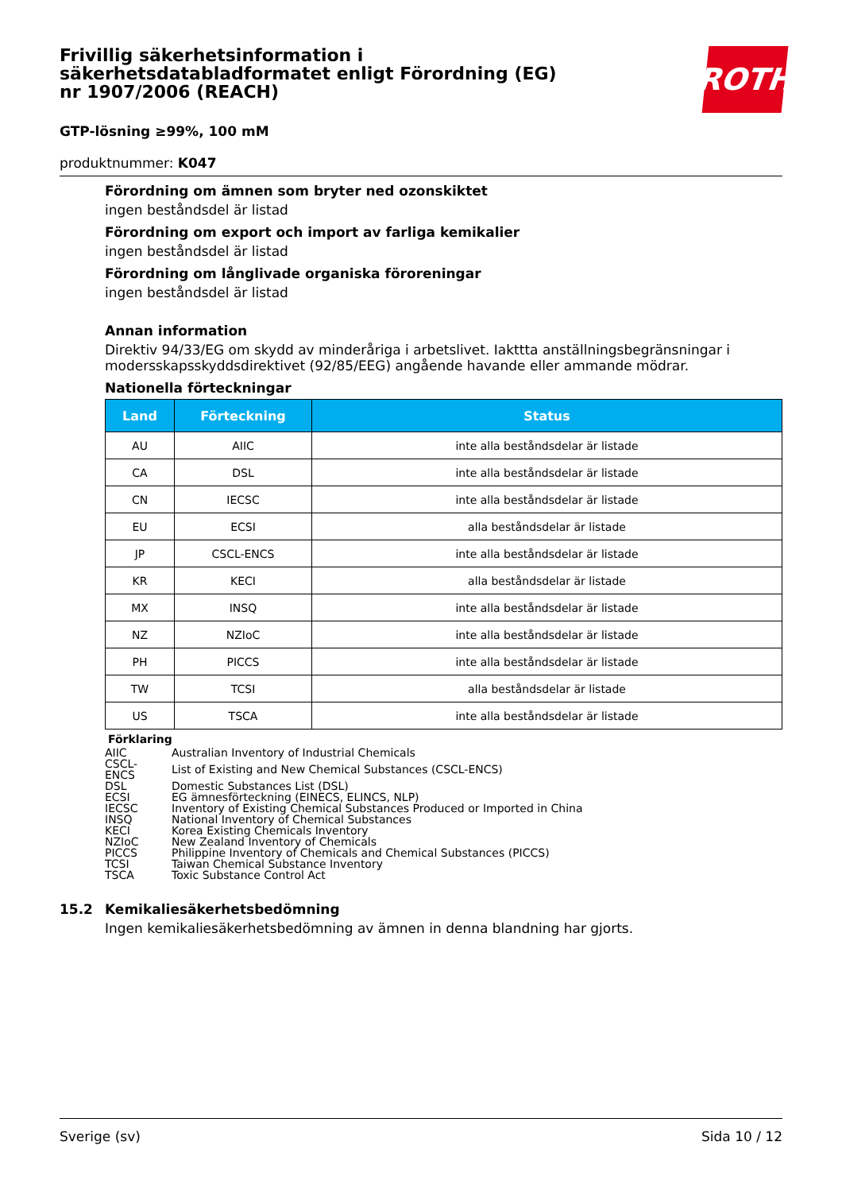Frivillig säkerhetsinformation i säkerhetsdatabladformatet enligt Förordning (EG) nr 1907/2006 (REACH)
ROTH
GTP-lösning ≥99%, 100 mM
produktnummer: K047
Förordning om ämnen som bryter ned ozonskiktet
ingen beståndsdel är listad
Förordning om export och import av farliga kemikalier
ingen beståndsdel är listad
Förordning om långlivade organiska föroreningar
ingen beståndsdel är listad
Annan information
Direktiv 94/33/EG om skydd av minderåriga i arbetslivet. Iakttta anställningsbegränsningar i modersskapsskyddsdirektivet (92/85/EEG) angående havande eller ammande mödrar.
Nationella förteckningar
| Land | Förteckning | Status |
| --- | --- | --- |
| AU | AIIC | inte alla beståndsdelar är listade |
| CA | DSL | inte alla beståndsdelar är listade |
| CN | IECSC | inte alla beståndsdelar är listade |
| EU | ECSI | alla beståndsdelar är listade |
| JP | CSCL-ENCS | inte alla beståndsdelar är listade |
| KR | KECI | alla beståndsdelar är listade |
| MX | INSQ | inte alla beståndsdelar är listade |
| NZ | NZIoC | inte alla beståndsdelar är listade |
| PH | PICCS | inte alla beståndsdelar är listade |
| TW | TCSI | alla beståndsdelar är listade |
| US | TSCA | inte alla beståndsdelar är listade |
Förklaring
| AIIC | Australian Inventory of Industrial Chemicals |
| CSCL-ENCS | List of Existing and New Chemical Substances (CSCL-ENCS) |
| DSL | Domestic Substances List (DSL) |
| ECSI | EG ämnesförteckning (EINECS, ELINCS, NLP) |
| IECSC | Inventory of Existing Chemical Substances Produced or Imported in China |
| INSQ | National Inventory of Chemical Substances |
| KECI | Korea Existing Chemicals Inventory |
| NZIoC | New Zealand Inventory of Chemicals |
| PICCS | Philippine Inventory of Chemicals and Chemical Substances (PICCS) |
| TCSI | Taiwan Chemical Substance Inventory |
| TSCA | Toxic Substance Control Act |
15.2 Kemikaliesäkerhetsbedömning
Ingen kemikaliesäkerhetsbedömning av ämnen in denna blandning har gjorts.
Sverige (sv) Sida 10 / 12